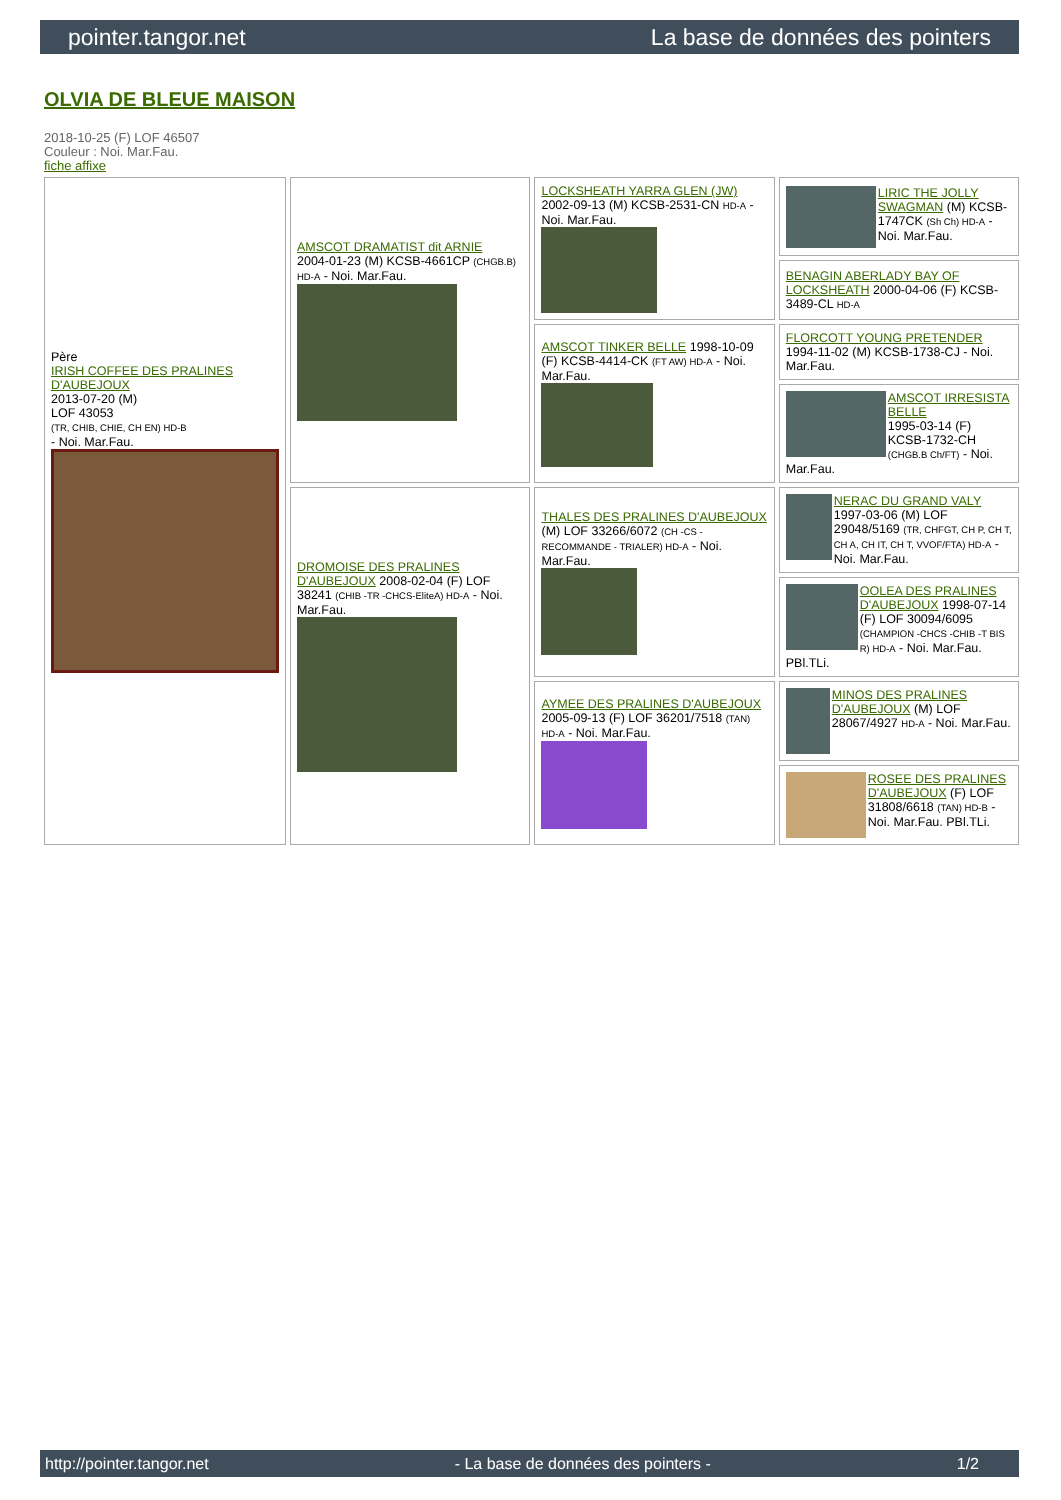pointer.tangor.net La base de données des pointers
OLVIA DE BLEUE MAISON
2018-10-25 (F) LOF 46507
Couleur : Noi. Mar.Fau.
fiche affixe
| Père IRISH COFFEE DES PRALINES D'AUBEJOUX 2013-07-20 (M) LOF 43053 (TR, CHIB, CHIE, CH EN) HD-B - Noi. Mar.Fau. | AMSCOT DRAMATIST dit ARNIE 2004-01-23 (M) KCSB-4661CP (CHGB.B) HD-A - Noi. Mar.Fau. | LOCKSHEATH YARRA GLEN (JW) 2002-09-13 (M) KCSB-2531-CN HD-A - Noi. Mar.Fau. | LIRIC THE JOLLY SWAGMAN (M) KCSB-1747CK (Sh Ch) HD-A - Noi. Mar.Fau. |
| | | | BENAGIN ABERLADY BAY OF LOCKSHEATH 2000-04-06 (F) KCSB-3489-CL HD-A |
| | | AMSCOT TINKER BELLE 1998-10-09 (F) KCSB-4414-CK (FT AW) HD-A - Noi. Mar.Fau. | FLORCOTT YOUNG PRETENDER 1994-11-02 (M) KCSB-1738-CJ - Noi. Mar.Fau. |
| | | | AMSCOT IRRESISTA BELLE 1995-03-14 (F) KCSB-1732-CH (CHGB.B Ch/FT) - Noi. Mar.Fau. |
| | DROMOISE DES PRALINES D'AUBEJOUX 2008-02-04 (F) LOF 38241 (CHIB -TR -CHCS-EliteA) HD-A - Noi. Mar.Fau. | THALES DES PRALINES D'AUBEJOUX (M) LOF 33266/6072 (CH -CS - RECOMMANDE - TRIALER) HD-A - Noi. Mar.Fau. | NERAC DU GRAND VALY 1997-03-06 (M) LOF 29048/5169 (TR, CHFGT, CH P, CH T, CH A, CH IT, CH T, VVOF/FTA) HD-A - Noi. Mar.Fau. |
| | | | OOLEA DES PRALINES D'AUBEJOUX 1998-07-14 (F) LOF 30094/6095 (CHAMPION -CHCS -CHIB -T BIS R) HD-A - Noi. Mar.Fau. PBl.TLi. |
| | | AYMEE DES PRALINES D'AUBEJOUX 2005-09-13 (F) LOF 36201/7518 (TAN) HD-A - Noi. Mar.Fau. | MINOS DES PRALINES D'AUBEJOUX (M) LOF 28067/4927 HD-A - Noi. Mar.Fau. |
| | | | ROSEE DES PRALINES D'AUBEJOUX (F) LOF 31808/6618 (TAN) HD-B - Noi. Mar.Fau. PBl.TLi. |
http://pointer.tangor.net - La base de données des pointers - 1/2